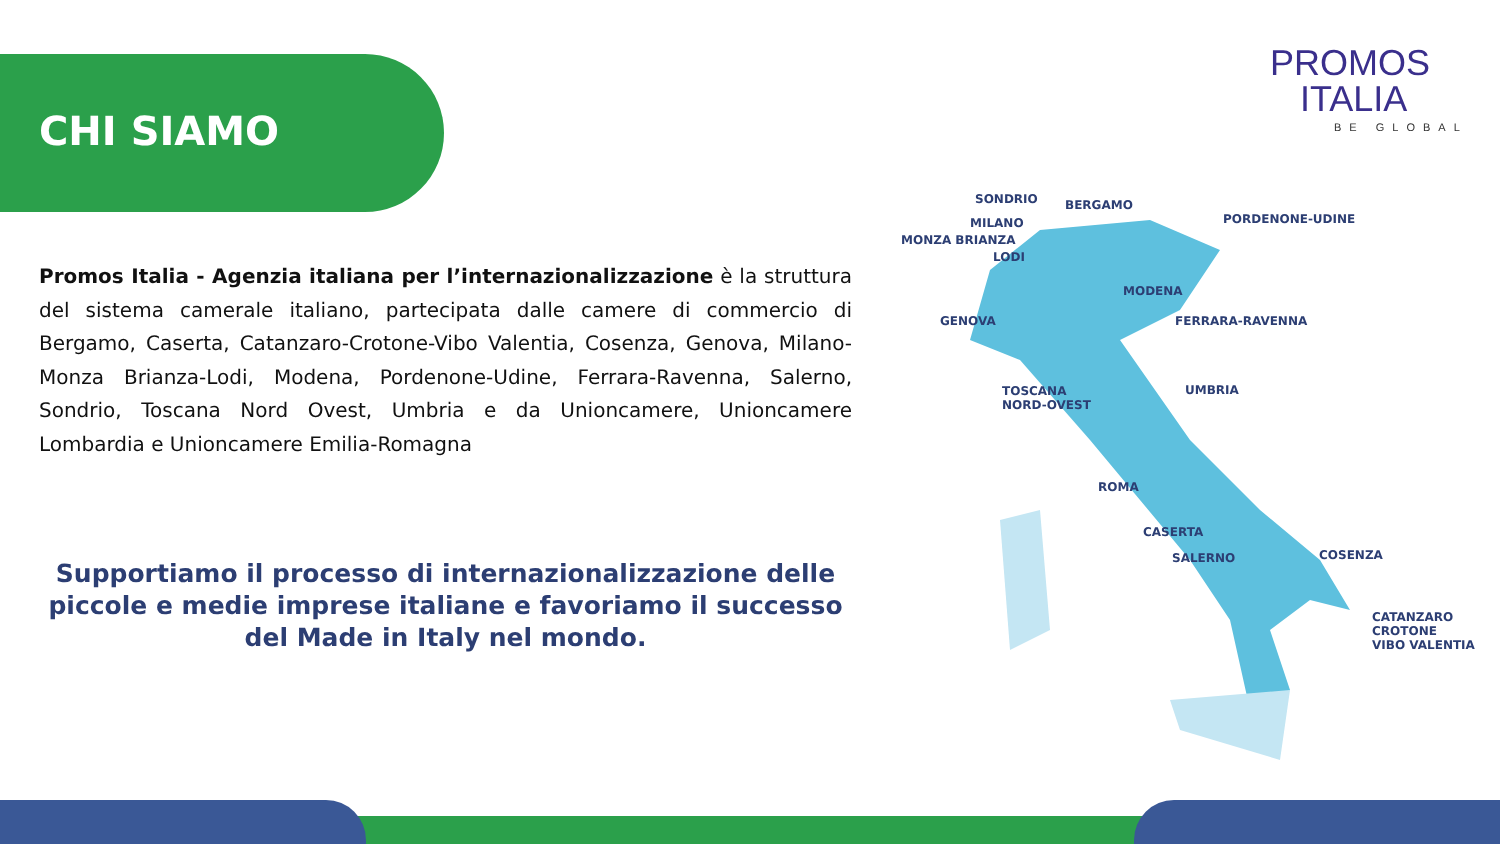CHI SIAMO
PROMOS
ITALIA
BE GLOBAL
Promos Italia - Agenzia italiana per l’internazionalizzazione è la struttura del sistema camerale italiano, partecipata dalle camere di commercio di Bergamo, Caserta, Catanzaro-Crotone-Vibo Valentia, Cosenza, Genova, Milano-Monza Brianza-Lodi, Modena, Pordenone-Udine, Ferrara-Ravenna, Salerno, Sondrio, Toscana Nord Ovest, Umbria e da Unioncamere, Unioncamere Lombardia e Unioncamere Emilia-Romagna
Supportiamo il processo di internazionalizzazione delle piccole e medie imprese italiane e favoriamo il successo del Made in Italy nel mondo.
SONDRIO BERGAMO
PORDENONE-UDINE MILANO
MONZA BRIANZA
LODI
MODENA
GENOVA FERRARA-RAVENNA
TOSCANA
NORD-OVEST
UMBRIA
ROMA
CASERTA
SALERNO COSENZA
CATANZARO
CROTONE
VIBO VALENTIA